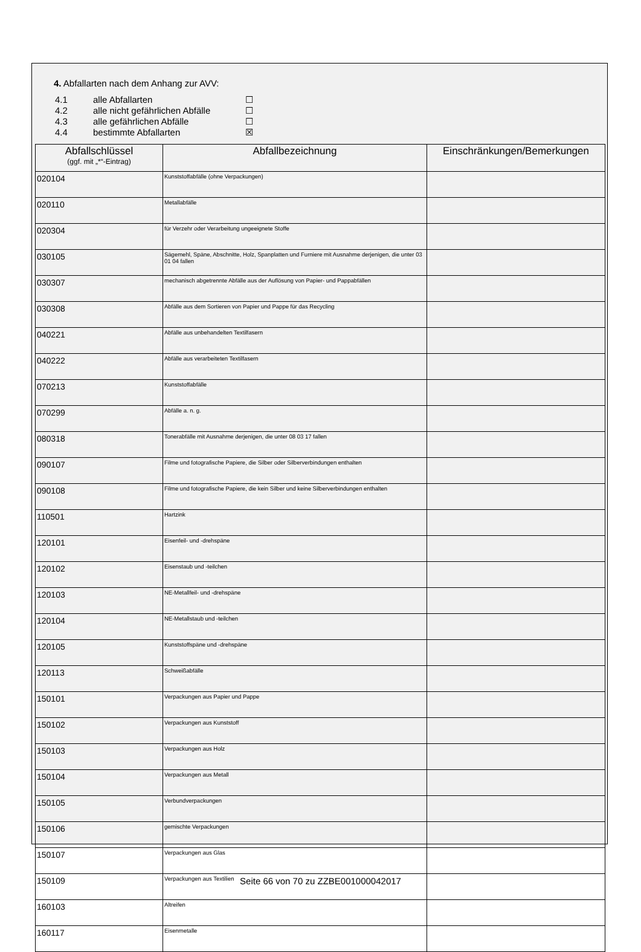4. Abfallarten nach dem Anhang zur AVV:
4.1 alle Abfallarten ☐
4.2 alle nicht gefährlichen Abfälle ☐
4.3 alle gefährlichen Abfälle ☐
4.4 bestimmte Abfallarten ☒
| Abfallschlüssel (ggf. mit „*“-Eintrag) | Abfallbezeichnung | Einschränkungen/Bemerkungen |
| --- | --- | --- |
| 020104 | Kunststoffabfälle (ohne Verpackungen) | |
| 020110 | Metallabfälle | |
| 020304 | für Verzehr oder Verarbeitung ungeeignete Stoffe | |
| 030105 | Sägemehl, Späne, Abschnitte, Holz, Spanplatten und Furniere mit Ausnahme derjenigen, die unter 03 01 04 fallen | |
| 030307 | mechanisch abgetrennte Abfälle aus der Auflösung von Papier- und Pappabfällen | |
| 030308 | Abfälle aus dem Sortieren von Papier und Pappe für das Recycling | |
| 040221 | Abfälle aus unbehandelten Textilfasern | |
| 040222 | Abfälle aus verarbeiteten Textilfasern | |
| 070213 | Kunststoffabfälle | |
| 070299 | Abfälle a. n. g. | |
| 080318 | Tonerabfälle mit Ausnahme derjenigen, die unter 08 03 17 fallen | |
| 090107 | Filme und fotografische Papiere, die Silber oder Silberverbindungen enthalten | |
| 090108 | Filme und fotografische Papiere, die kein Silber und keine Silberverbindungen enthalten | |
| 110501 | Hartzink | |
| 120101 | Eisenfeil- und -drehspäne | |
| 120102 | Eisenstaub und -teilchen | |
| 120103 | NE-Metallfeil- und -drehspäne | |
| 120104 | NE-Metallstaub und -teilchen | |
| 120105 | Kunststoffspäne und -drehspäne | |
| 120113 | Schweißabfälle | |
| 150101 | Verpackungen aus Papier und Pappe | |
| 150102 | Verpackungen aus Kunststoff | |
| 150103 | Verpackungen aus Holz | |
| 150104 | Verpackungen aus Metall | |
| 150105 | Verbundverpackungen | |
| 150106 | gemischte Verpackungen | |
| 150107 | Verpackungen aus Glas | |
| 150109 | Verpackungen aus Textilien | |
| 160103 | Altreifen | |
| 160117 | Eisenmetalle | |
Seite 66 von 70 zu ZZBE001000042017